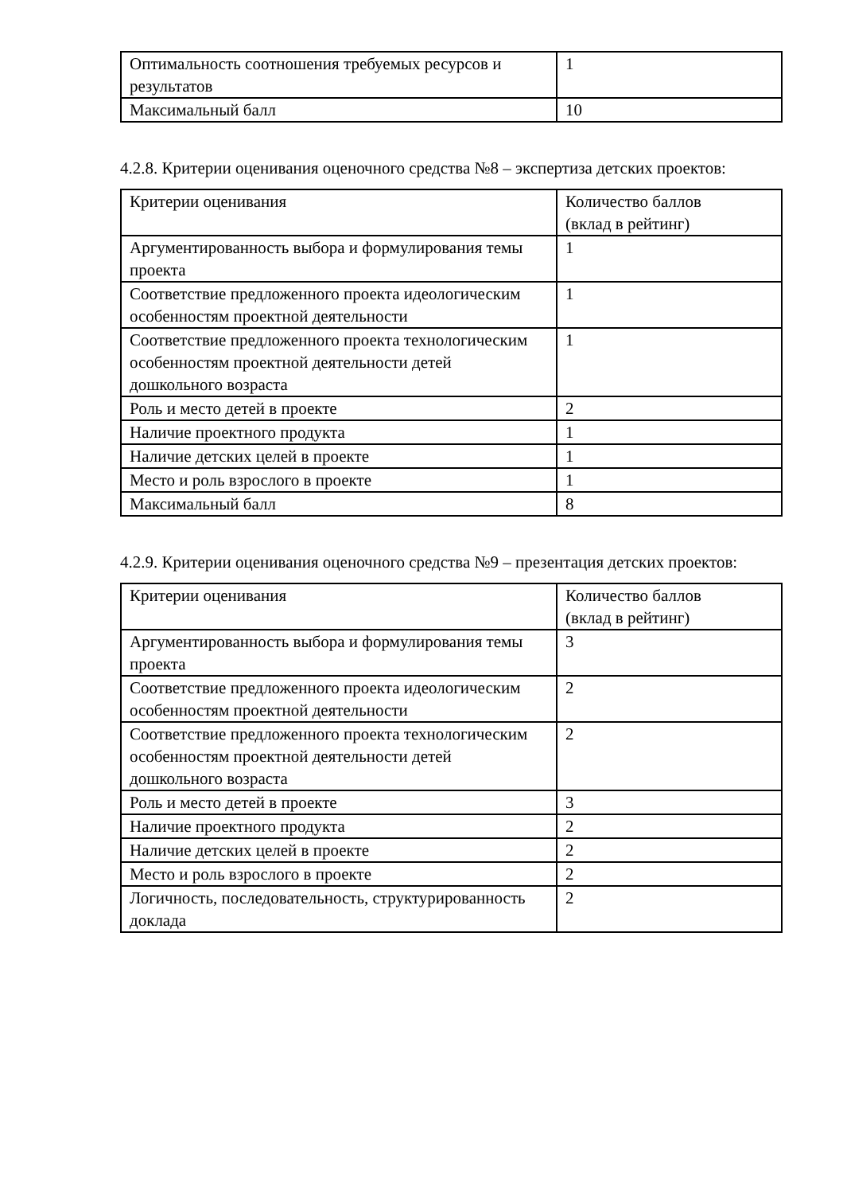| Оптимальность соотношения требуемых ресурсов и результатов | 1 |
| Максимальный балл | 10 |
4.2.8. Критерии оценивания оценочного средства №8 – экспертиза детских проектов:
| Критерии оценивания | Количество баллов (вклад в рейтинг) |
| Аргументированность выбора и формулирования темы проекта | 1 |
| Соответствие предложенного проекта идеологическим особенностям проектной деятельности | 1 |
| Соответствие предложенного проекта технологическим особенностям проектной деятельности детей дошкольного возраста | 1 |
| Роль и место детей в проекте | 2 |
| Наличие проектного продукта | 1 |
| Наличие детских целей в проекте | 1 |
| Место и роль взрослого в проекте | 1 |
| Максимальный балл | 8 |
4.2.9. Критерии оценивания оценочного средства №9 – презентация детских проектов:
| Критерии оценивания | Количество баллов (вклад в рейтинг) |
| Аргументированность выбора и формулирования темы проекта | 3 |
| Соответствие предложенного проекта идеологическим особенностям проектной деятельности | 2 |
| Соответствие предложенного проекта технологическим особенностям проектной деятельности детей дошкольного возраста | 2 |
| Роль и место детей в проекте | 3 |
| Наличие проектного продукта | 2 |
| Наличие детских целей в проекте | 2 |
| Место и роль взрослого в проекте | 2 |
| Логичность, последовательность, структурированность доклада | 2 |